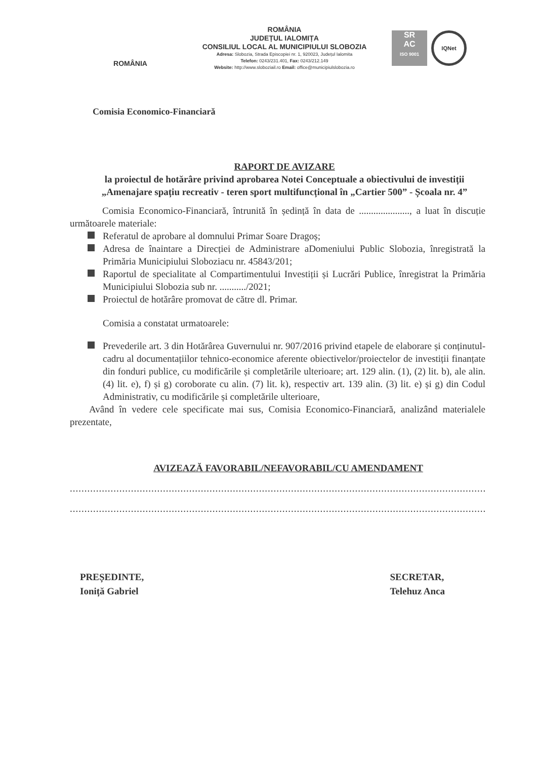ROMÂNIA
ROMÂNIA
JUDEȚUL IALOMIȚA
CONSILIUL LOCAL AL MUNICIPIULUI SLOBOZIA
Adresa: Slobozia, Strada Episcopiei nr. 1, 920023, Județul Ialomita
Telefon: 0243/231.401, Fax: 0243/212.149
Website: http://www.sloboziail.ro Email: office@municipiulslobozia.ro
SR
AC
ISO 9001
IQNet
Comisia Economico-Financiară
RAPORT DE AVIZARE
la proiectul de hotărâre privind aprobarea Notei Conceptuale a obiectivului de investiții „Amenajare spațiu recreativ - teren sport multifuncțional în „Cartier 500” - Școala nr. 4”
Comisia Economico-Financiară, întrunită în ședință în data de ....................., a luat în discuție următoarele materiale:
Referatul de aprobare al domnului Primar Soare Dragoș;
Adresa de înaintare a Direcției de Administrare aDomeniului Public Slobozia, înregistrată la Primăria Municipiului Sloboziacu nr. 45843/201;
Raportul de specialitate al Compartimentului Investiții și Lucrări Publice, înregistrat la Primăria Municipiului Slobozia sub nr. .........../2021;
Proiectul de hotărâre promovat de către dl. Primar.
Comisia a constatat urmatoarele:
Prevederile art. 3 din Hotărârea Guvernului nr. 907/2016 privind etapele de elaborare și conținutul-cadru al documentațiilor tehnico-economice aferente obiectivelor/proiectelor de investiții finanțate din fonduri publice, cu modificările și completările ulterioare; art. 129 alin. (1), (2) lit. b), ale alin. (4) lit. e), f) și g) coroborate cu alin. (7) lit. k), respectiv art. 139 alin. (3) lit. e) și g) din Codul Administrativ, cu modificările și completările ulterioare,
Având în vedere cele specificate mai sus, Comisia Economico-Financiară, analizând materialele prezentate,
AVIZEAZĂ FAVORABIL/NEFAVORABIL/CU AMENDAMENT
.......................................................................................................................................................................
.......................................................................................................................................................................
PREȘEDINTE,
Ioniță Gabriel
SECRETAR,
Telehuz Anca